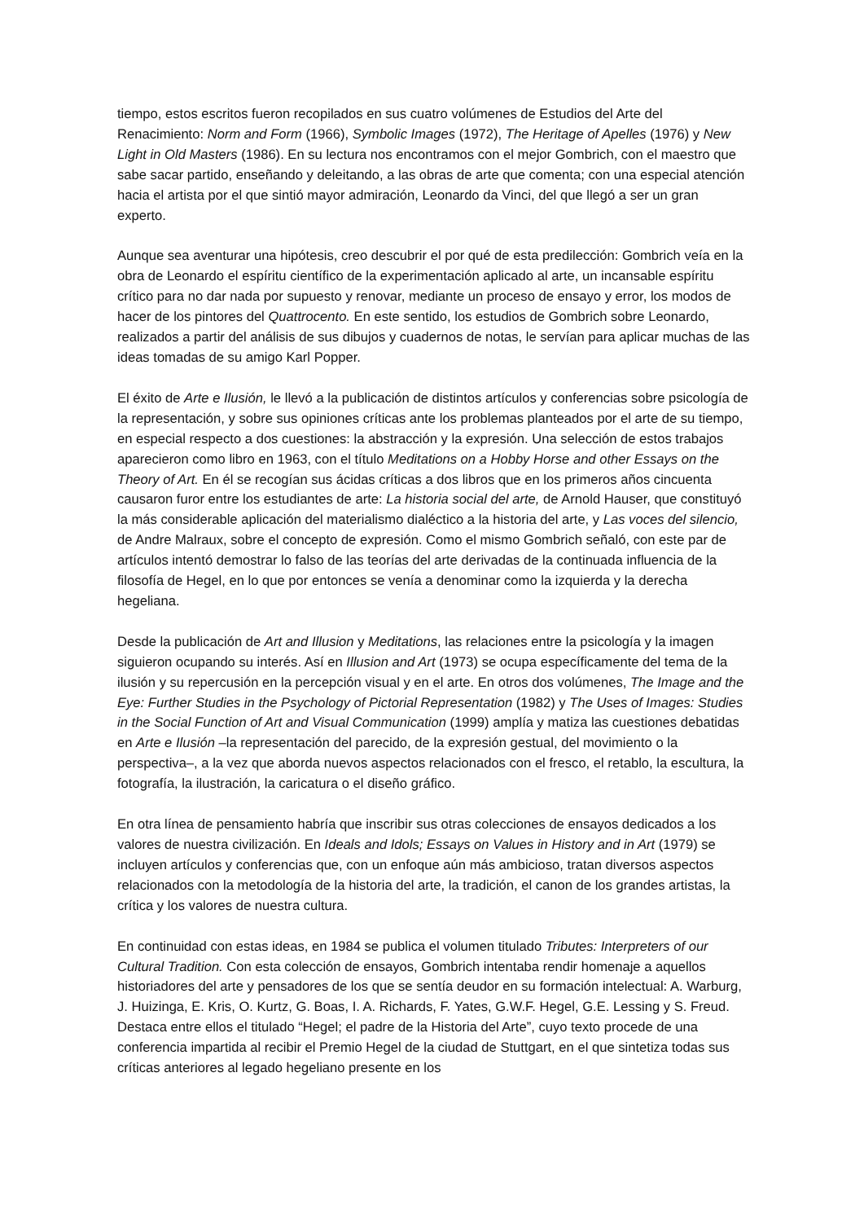tiempo, estos escritos fueron recopilados en sus cuatro volúmenes de Estudios del Arte del Renacimiento: Norm and Form (1966), Symbolic Images (1972), The Heritage of Apelles (1976) y New Light in Old Masters (1986). En su lectura nos encontramos con el mejor Gombrich, con el maestro que sabe sacar partido, enseñando y deleitando, a las obras de arte que comenta; con una especial atención hacia el artista por el que sintió mayor admiración, Leonardo da Vinci, del que llegó a ser un gran experto.
Aunque sea aventurar una hipótesis, creo descubrir el por qué de esta predilección: Gombrich veía en la obra de Leonardo el espíritu científico de la experimentación aplicado al arte, un incansable espíritu crítico para no dar nada por supuesto y renovar, mediante un proceso de ensayo y error, los modos de hacer de los pintores del Quattrocento. En este sentido, los estudios de Gombrich sobre Leonardo, realizados a partir del análisis de sus dibujos y cuadernos de notas, le servían para aplicar muchas de las ideas tomadas de su amigo Karl Popper.
El éxito de Arte e Ilusión, le llevó a la publicación de distintos artículos y conferencias sobre psicología de la representación, y sobre sus opiniones críticas ante los problemas planteados por el arte de su tiempo, en especial respecto a dos cuestiones: la abstracción y la expresión. Una selección de estos trabajos aparecieron como libro en 1963, con el título Meditations on a Hobby Horse and other Essays on the Theory of Art. En él se recogían sus ácidas críticas a dos libros que en los primeros años cincuenta causaron furor entre los estudiantes de arte: La historia social del arte, de Arnold Hauser, que constituyó la más considerable aplicación del materialismo dialéctico a la historia del arte, y Las voces del silencio, de Andre Malraux, sobre el concepto de expresión. Como el mismo Gombrich señaló, con este par de artículos intentó demostrar lo falso de las teorías del arte derivadas de la continuada influencia de la filosofía de Hegel, en lo que por entonces se venía a denominar como la izquierda y la derecha hegeliana.
Desde la publicación de Art and Illusion y Meditations, las relaciones entre la psicología y la imagen siguieron ocupando su interés. Así en Illusion and Art (1973) se ocupa específicamente del tema de la ilusión y su repercusión en la percepción visual y en el arte. En otros dos volúmenes, The Image and the Eye: Further Studies in the Psychology of Pictorial Representation (1982) y The Uses of Images: Studies in the Social Function of Art and Visual Communication (1999) amplía y matiza las cuestiones debatidas en Arte e Ilusión –la representación del parecido, de la expresión gestual, del movimiento o la perspectiva–, a la vez que aborda nuevos aspectos relacionados con el fresco, el retablo, la escultura, la fotografía, la ilustración, la caricatura o el diseño gráfico.
En otra línea de pensamiento habría que inscribir sus otras colecciones de ensayos dedicados a los valores de nuestra civilización. En Ideals and Idols; Essays on Values in History and in Art (1979) se incluyen artículos y conferencias que, con un enfoque aún más ambicioso, tratan diversos aspectos relacionados con la metodología de la historia del arte, la tradición, el canon de los grandes artistas, la crítica y los valores de nuestra cultura.
En continuidad con estas ideas, en 1984 se publica el volumen titulado Tributes: Interpreters of our Cultural Tradition. Con esta colección de ensayos, Gombrich intentaba rendir homenaje a aquellos historiadores del arte y pensadores de los que se sentía deudor en su formación intelectual: A. Warburg, J. Huizinga, E. Kris, O. Kurtz, G. Boas, I. A. Richards, F. Yates, G.W.F. Hegel, G.E. Lessing y S. Freud. Destaca entre ellos el titulado “Hegel; el padre de la Historia del Arte”, cuyo texto procede de una conferencia impartida al recibir el Premio Hegel de la ciudad de Stuttgart, en el que sintetiza todas sus críticas anteriores al legado hegeliano presente en los